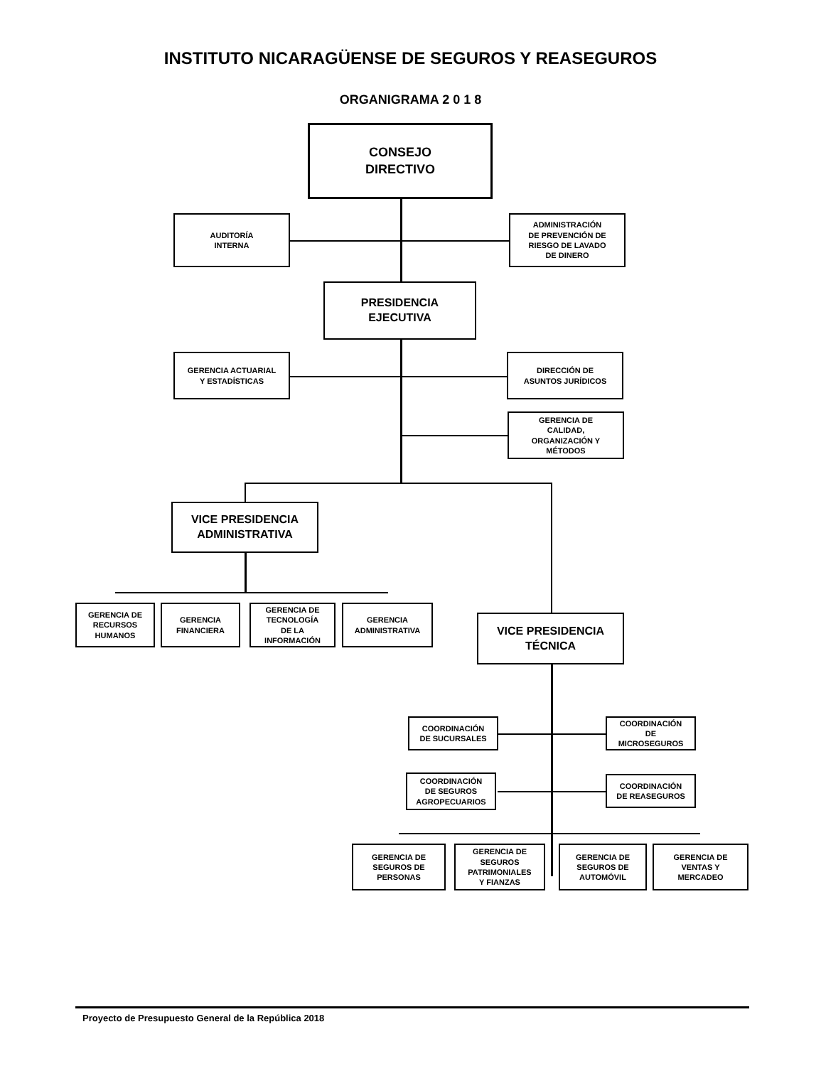INSTITUTO NICARAGÜENSE DE SEGUROS Y REASEGUROS
ORGANIGRAMA 2 0 1 8
CONSEJO
DIRECTIVO
AUDITORÍA
INTERNA
ADMINISTRACIÓN
DE PREVENCIÓN DE
RIESGO DE LAVADO
DE DINERO
PRESIDENCIA
EJECUTIVA
GERENCIA ACTUARIAL
Y ESTADÍSTICAS
DIRECCIÓN DE
ASUNTOS JURÍDICOS
GERENCIA DE
CALIDAD,
ORGANIZACIÓN Y
MÉTODOS
VICE PRESIDENCIA
ADMINISTRATIVA
GERENCIA DE
RECURSOS
HUMANOS
GERENCIA
FINANCIERA
GERENCIA DE
TECNOLOGÍA
DE LA
INFORMACIÓN
GERENCIA
ADMINISTRATIVA
VICE PRESIDENCIA
TÉCNICA
COORDINACIÓN
DE SUCURSALES
COORDINACIÓN
DE
MICROSEGUROS
COORDINACIÓN
DE SEGUROS
AGROPECUARIOS
COORDINACIÓN
DE REASEGUROS
GERENCIA DE
SEGUROS DE
PERSONAS
GERENCIA DE
SEGUROS
PATRIMONIALES
Y FIANZAS
GERENCIA DE
SEGUROS DE
AUTOMÓVIL
GERENCIA DE
VENTAS Y
MERCADEO
Proyecto de Presupuesto General de la República 2018